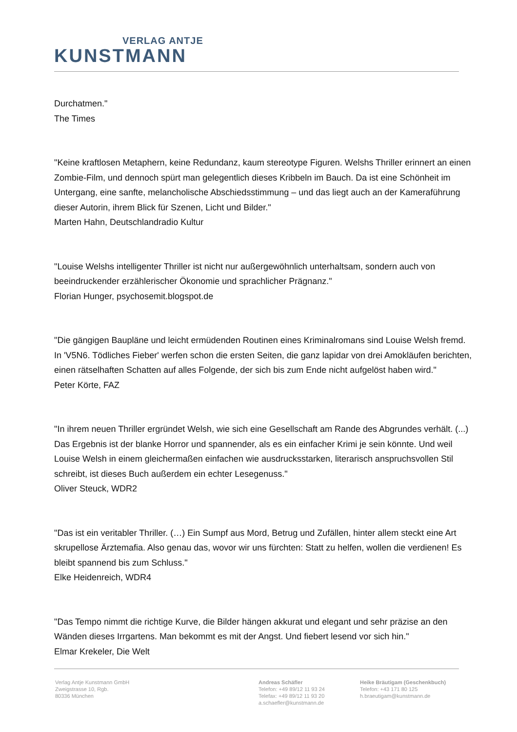VERLAG ANTJE
KUNSTMANN
Durchatmen."
The Times
"Keine kraftlosen Metaphern, keine Redundanz, kaum stereotype Figuren. Welshs Thriller erinnert an einen Zombie-Film, und dennoch spürt man gelegentlich dieses Kribbeln im Bauch. Da ist eine Schönheit im Untergang, eine sanfte, melancholische Abschiedsstimmung – und das liegt auch an der Kameraführung dieser Autorin, ihrem Blick für Szenen, Licht und Bilder."
Marten Hahn, Deutschlandradio Kultur
"Louise Welshs intelligenter Thriller ist nicht nur außergewöhnlich unterhaltsam, sondern auch von beeindruckender erzählerischer Ökonomie und sprachlicher Prägnanz."
Florian Hunger, psychosemit.blogspot.de
"Die gängigen Baupläne und leicht ermüdenden Routinen eines Kriminalromans sind Louise Welsh fremd. In 'V5N6. Tödliches Fieber' werfen schon die ersten Seiten, die ganz lapidar von drei Amokläufen berichten, einen rätselhaften Schatten auf alles Folgende, der sich bis zum Ende nicht aufgelöst haben wird."
Peter Körte, FAZ
"In ihrem neuen Thriller ergründet Welsh, wie sich eine Gesellschaft am Rande des Abgrundes verhält. (...) Das Ergebnis ist der blanke Horror und spannender, als es ein einfacher Krimi je sein könnte. Und weil Louise Welsh in einem gleichermaßen einfachen wie ausdrucksstarken, literarisch anspruchsvollen Stil schreibt, ist dieses Buch außerdem ein echter Lesegenuss."
Oliver Steuck, WDR2
"Das ist ein veritabler Thriller. (…) Ein Sumpf aus Mord, Betrug und Zufällen, hinter allem steckt eine Art skrupellose Ärztemafia. Also genau das, wovor wir uns fürchten: Statt zu helfen, wollen die verdienen! Es bleibt spannend bis zum Schluss."
Elke Heidenreich, WDR4
"Das Tempo nimmt die richtige Kurve, die Bilder hängen akkurat und elegant und sehr präzise an den Wänden dieses Irrgartens. Man bekommt es mit der Angst. Und fiebert lesend vor sich hin."
Elmar Krekeler, Die Welt
Verlag Antje Kunstmann GmbH
Zweigstrasse 10, Rgb.
80336 München
Andreas Schäfler
Telefon: +49 89/12 11 93 24
Telefax: +49 89/12 11 93 20
a.schaefler@kunstmann.de
Heike Bräutigam (Geschenkbuch)
Telefon: +43 171 80 125
h.braeutigam@kunstmann.de